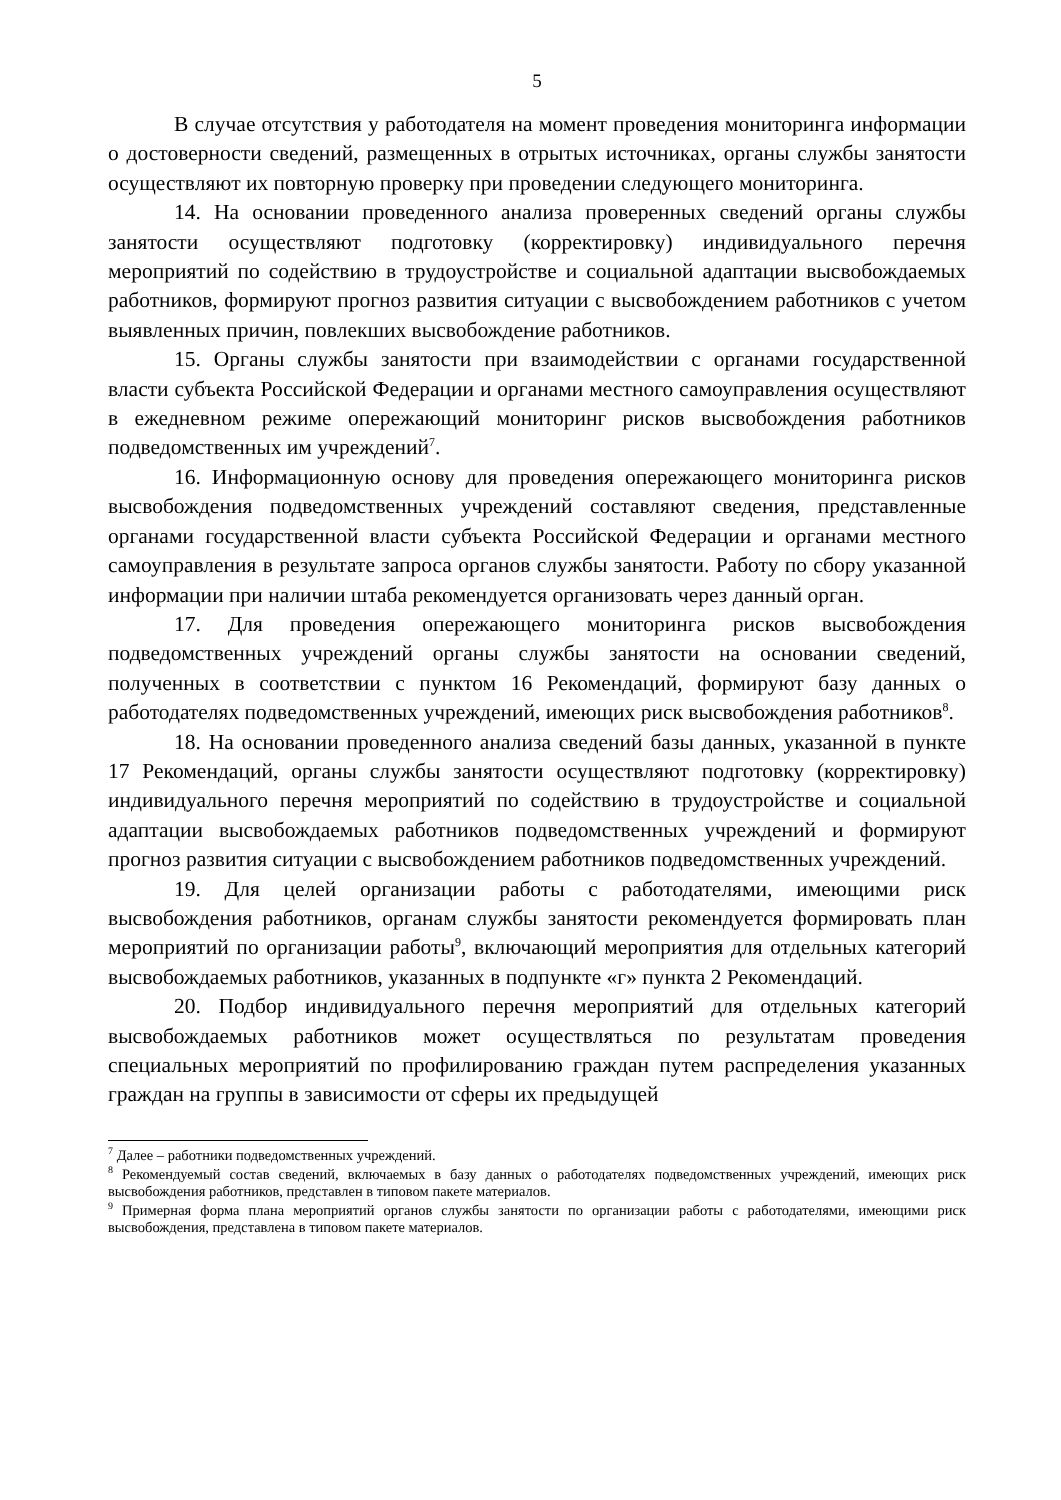5
В случае отсутствия у работодателя на момент проведения мониторинга информации о достоверности сведений, размещенных в отрытых источниках, органы службы занятости осуществляют их повторную проверку при проведении следующего мониторинга.
14. На основании проведенного анализа проверенных сведений органы службы занятости осуществляют подготовку (корректировку) индивидуального перечня мероприятий по содействию в трудоустройстве и социальной адаптации высвобождаемых работников, формируют прогноз развития ситуации с высвобождением работников с учетом выявленных причин, повлекших высвобождение работников.
15. Органы службы занятости при взаимодействии с органами государственной власти субъекта Российской Федерации и органами местного самоуправления осуществляют в ежедневном режиме опережающий мониторинг рисков высвобождения работников подведомственных им учреждений<sup>7</sup>.
16. Информационную основу для проведения опережающего мониторинга рисков высвобождения подведомственных учреждений составляют сведения, представленные органами государственной власти субъекта Российской Федерации и органами местного самоуправления в результате запроса органов службы занятости. Работу по сбору указанной информации при наличии штаба рекомендуется организовать через данный орган.
17. Для проведения опережающего мониторинга рисков высвобождения подведомственных учреждений органы службы занятости на основании сведений, полученных в соответствии с пунктом 16 Рекомендаций, формируют базу данных о работодателях подведомственных учреждений, имеющих риск высвобождения работников<sup>8</sup>.
18. На основании проведенного анализа сведений базы данных, указанной в пункте 17 Рекомендаций, органы службы занятости осуществляют подготовку (корректировку) индивидуального перечня мероприятий по содействию в трудоустройстве и социальной адаптации высвобождаемых работников подведомственных учреждений и формируют прогноз развития ситуации с высвобождением работников подведомственных учреждений.
19. Для целей организации работы с работодателями, имеющими риск высвобождения работников, органам службы занятости рекомендуется формировать план мероприятий по организации работы<sup>9</sup>, включающий мероприятия для отдельных категорий высвобождаемых работников, указанных в подпункте «г» пункта 2 Рекомендаций.
20. Подбор индивидуального перечня мероприятий для отдельных категорий высвобождаемых работников может осуществляться по результатам проведения специальных мероприятий по профилированию граждан путем распределения указанных граждан на группы в зависимости от сферы их предыдущей
<sup>7</sup> Далее – работники подведомственных учреждений.
<sup>8</sup> Рекомендуемый состав сведений, включаемых в базу данных о работодателях подведомственных учреждений, имеющих риск высвобождения работников, представлен в типовом пакете материалов.
<sup>9</sup> Примерная форма плана мероприятий органов службы занятости по организации работы с работодателями, имеющими риск высвобождения, представлена в типовом пакете материалов.